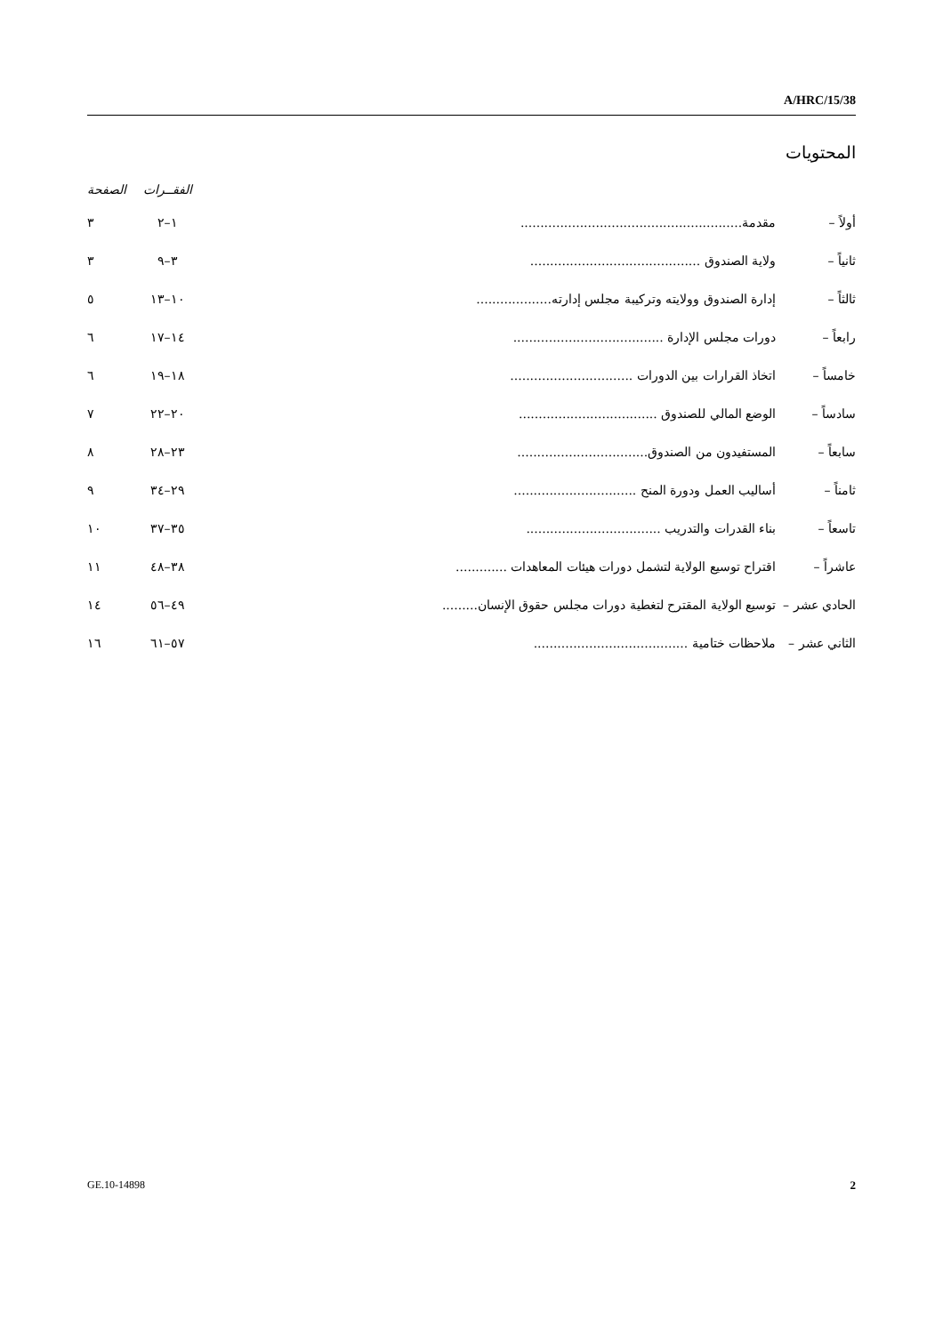A/HRC/15/38
المحتويات
| | | الفقــرات | الصفحة |
| --- | --- | --- | --- |
| أولاً – | مقدمة........................................................ | ١–٢ | ٣ |
| ثانياً – | ولاية الصندوق ........................................... | ٣–٩ | ٣ |
| ثالثاً – | إدارة الصندوق وولايته وتركيبة مجلس إدارته................... | ١٠–١٣ | ٥ |
| رابعاً – | دورات مجلس الإدارة ...................................... | ١٤–١٧ | ٦ |
| خامساً – | اتخاذ القرارات بين الدورات ............................... | ١٨–١٩ | ٦ |
| سادساً – | الوضع المالي للصندوق ................................... | ٢٠–٢٢ | ٧ |
| سابعاً – | المستفيدون من الصندوق................................. | ٢٣–٢٨ | ٨ |
| ثامناً – | أساليب العمل ودورة المنح ............................... | ٢٩–٣٤ | ٩ |
| تاسعاً – | بناء القدرات والتدريب .................................. | ٣٥–٣٧ | ١٠ |
| عاشراً – | اقتراح توسيع الولاية لتشمل دورات هيئات المعاهدات ............. | ٣٨–٤٨ | ١١ |
| الحادي عشر – | توسيع الولاية المقترح لتغطية دورات مجلس حقوق الإنسان......... | ٤٩–٥٦ | ١٤ |
| الثاني عشر – | ملاحظات ختامية ....................................... | ٥٧–٦١ | ١٦ |
GE.10-14898 2